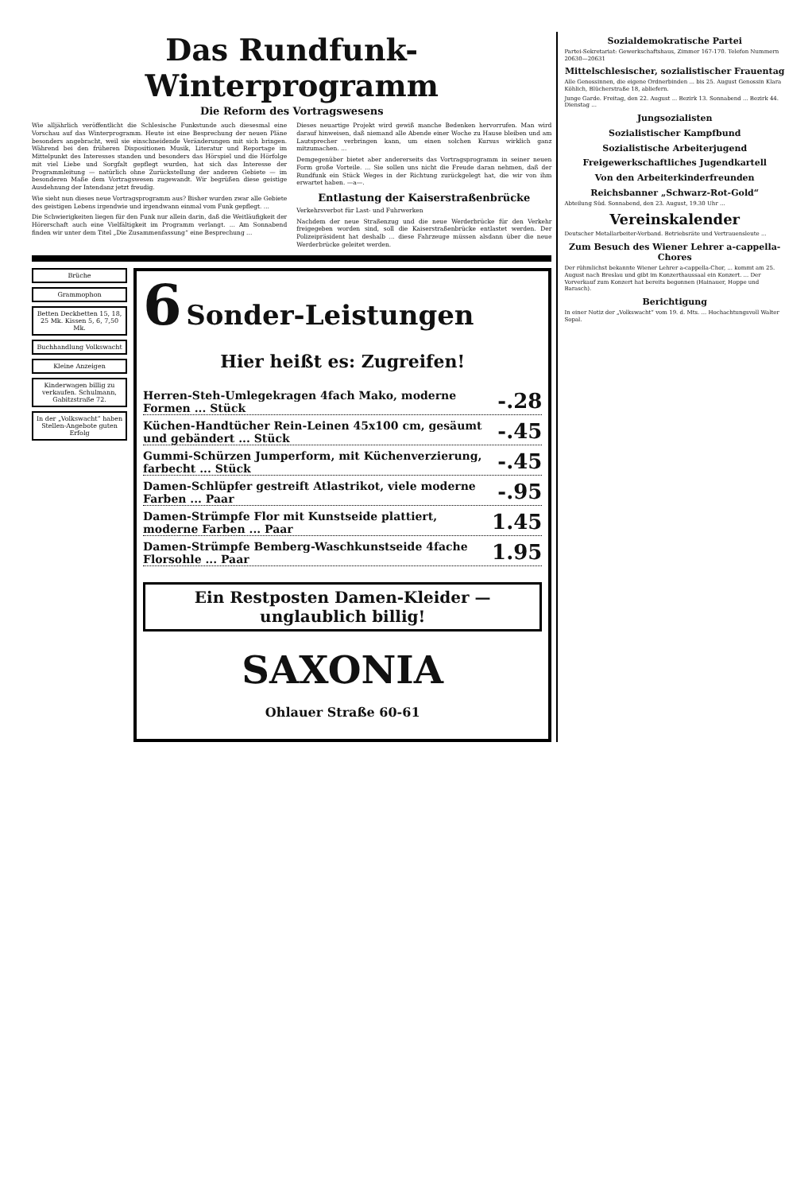Das Rundfunk-Winterprogramm
Die Reform des Vortragswesens
Wie alljährlich veröffentlicht die Schlesische Funkstunde auch diesesmal eine Vorschau auf das Winterprogramm. Heute ist eine Besprechung der neuen Pläne besonders angebracht, weil sie einschneidende Veränderungen mit sich bringen. Während bei den früheren Dispositionen Musik, Literatur und Reportage im Mittelpunkt des Interesses standen und besonders das Hörspiel und die Hörfolge mit viel Liebe und Sorgfalt gepflegt wurden, hat sich das Interesse der Programmleitung — natürlich ohne Zurückstellung der anderen Gebiete — im besonderen Maße dem Vortragswesen zugewandt. Wir begrüßen diese geistige Ausdehnung der Intendanz jetzt freudig.
Wie sieht nun dieses neue Vortragsprogramm aus? Bisher wurden zwar alle Gebiete des geistigen Lebens irgendwie und irgendwann einmal vom Funk gepflegt. ...
Die Schwierigkeiten liegen für den Funk nur allein darin, daß die Weitläufigkeit der Hörerschaft auch eine Vielfältigkeit im Programm verlangt. ... Am Sonnabend finden wir unter dem Titel „Die Zusammenfassung“ eine Besprechung ...
Dieses neuartige Projekt wird gewiß manche Bedenken hervorrufen. Man wird darauf hinweisen, daß niemand alle Abende einer Woche zu Hause bleiben und am Lautsprecher verbringen kann, um einen solchen Kursus wirklich ganz mitzumachen. ...
Demgegenüber bietet aber andererseits das Vortragsprogramm in seiner neuen Form große Vorteile. ... Sie sollen uns nicht die Freude daran nehmen, daß der Rundfunk ein Stück Weges in der Richtung zurückgelegt hat, die wir von ihm erwartet haben. —a—.
Entlastung der Kaiserstraßenbrücke
Verkehrsverbot für Last- und Fuhrwerken
Nachdem der neue Straßenzug und die neue Werderbrücke für den Verkehr freigegeben worden sind, soll die Kaiserstraßenbrücke entlastet werden. Der Polizeipräsident hat deshalb ... diese Fahrzeuge müssen alsdann über die neue Werderbrücke geleitet werden.
Brüche
Grammophon
Betten Deckbetten 15, 18, 25 Mk. Kissen 5, 6, 7,50 Mk.
Buchhandlung Volkswacht
Kleine Anzeigen
Kinderwagen billig zu verkaufen. Schulmann, Gabitzstraße 72.
In der „Volkswacht“ haben Stellen-Angebote guten Erfolg
6 Sonder-Leistungen
Hier heißt es: Zugreifen!
Herren-Steh-Umlegekragen 4fach Mako, moderne Formen ... Stück -.28
Küchen-Handtücher Rein-Leinen 45x100 cm, gesäumt und gebändert ... Stück -.45
Gummi-Schürzen Jumperform, mit Küchenverzierung, farbecht ... Stück -.45
Damen-Schlüpfer gestreift Atlastrikot, viele moderne Farben ... Paar -.95
Damen-Strümpfe Flor mit Kunstseide plattiert, moderne Farben ... Paar 1.45
Damen-Strümpfe Bemberg-Waschkunstseide 4fache Florsohle ... Paar 1.95
Ein Restposten Damen-Kleider — unglaublich billig!
SAXONIA
Ohlauer Straße 60-61
Sozialdemokratische Partei
Partei-Sekretariat: Gewerkschaftshaus, Zimmer 167-170. Telefon Nummern 20630—20631
Mittelschlesischer, sozialistischer Frauentag
Alle Genossinnen, die eigene Ordnerbinden ... bis 25. August Genossin Klara Köhlich, Blücherstraße 18, abliefern.
Junge Garde. Freitag, den 22. August ... Bezirk 13. Sonnabend ... Bezirk 44. Dienstag ...
Jungsozialisten
Sozialistischer Kampfbund
Sozialistische Arbeiterjugend
Freigewerkschaftliches Jugendkartell
Von den Arbeiterkinderfreunden
Reichsbanner „Schwarz-Rot-Gold“
Abteilung Süd. Sonnabend, den 23. August, 19.30 Uhr ...
Vereinskalender
Deutscher Metallarbeiter-Verband. Betriebsräte und Vertrauensleute ...
Zum Besuch des Wiener Lehrer a-cappella-Chores
Der rühmlichst bekannte Wiener Lehrer a-cappella-Chor, ... kommt am 25. August nach Breslau und gibt im Konzerthaussaal ein Konzert. ... Der Vorverkauf zum Konzert hat bereits begonnen (Hainauer, Hoppe und Barasch).
Berichtigung
In einer Notiz der „Volkswacht“ vom 19. d. Mts. ... Hochachtungsvoll Walter Sopal.